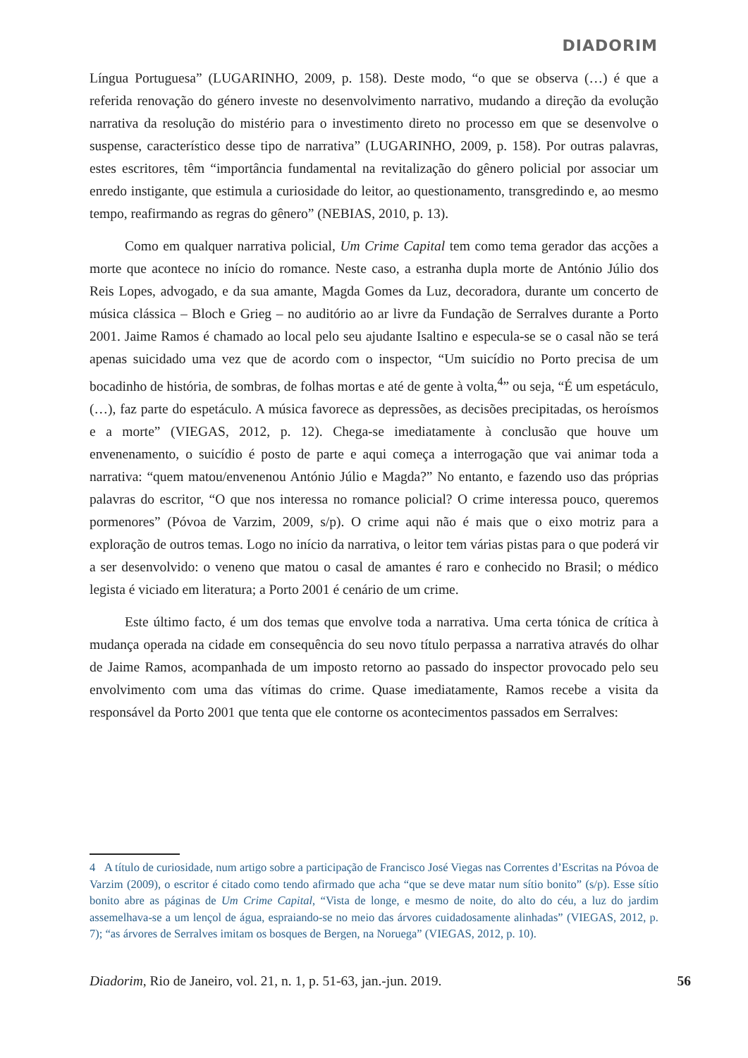DIADORIM
Língua Portuguesa” (LUGARINHO, 2009, p. 158). Deste modo, “o que se observa (…) é que a referida renovação do género investe no desenvolvimento narrativo, mudando a direção da evolução narrativa da resolução do mistério para o investimento direto no processo em que se desenvolve o suspense, característico desse tipo de narrativa” (LUGARINHO, 2009, p. 158). Por outras palavras, estes escritores, têm “importância fundamental na revitalização do gênero policial por associar um enredo instigante, que estimula a curiosidade do leitor, ao questionamento, transgredindo e, ao mesmo tempo, reafirmando as regras do gênero” (NEBIAS, 2010, p. 13).
Como em qualquer narrativa policial, Um Crime Capital tem como tema gerador das acções a morte que acontece no início do romance. Neste caso, a estranha dupla morte de António Júlio dos Reis Lopes, advogado, e da sua amante, Magda Gomes da Luz, decoradora, durante um concerto de música clássica – Bloch e Grieg – no auditório ao ar livre da Fundação de Serralves durante a Porto 2001. Jaime Ramos é chamado ao local pelo seu ajudante Isaltino e especula-se se o casal não se terá apenas suicidado uma vez que de acordo com o inspector, “Um suicídio no Porto precisa de um bocadinho de história, de sombras, de folhas mortas e até de gente à volta,<sup>4</sup>” ou seja, “É um espetáculo, (…), faz parte do espetáculo. A música favorece as depressões, as decisões precipitadas, os heroísmos e a morte” (VIEGAS, 2012, p. 12). Chega-se imediatamente à conclusão que houve um envenenamento, o suicídio é posto de parte e aqui começa a interrogação que vai animar toda a narrativa: “quem matou/envenenou António Júlio e Magda?” No entanto, e fazendo uso das próprias palavras do escritor, “O que nos interessa no romance policial? O crime interessa pouco, queremos pormenores” (Póvoa de Varzim, 2009, s/p). O crime aqui não é mais que o eixo motriz para a exploração de outros temas. Logo no início da narrativa, o leitor tem várias pistas para o que poderá vir a ser desenvolvido: o veneno que matou o casal de amantes é raro e conhecido no Brasil; o médico legista é viciado em literatura; a Porto 2001 é cenário de um crime.
Este último facto, é um dos temas que envolve toda a narrativa. Uma certa tónica de crítica à mudança operada na cidade em consequência do seu novo título perpassa a narrativa através do olhar de Jaime Ramos, acompanhada de um imposto retorno ao passado do inspector provocado pelo seu envolvimento com uma das vítimas do crime. Quase imediatamente, Ramos recebe a visita da responsável da Porto 2001 que tenta que ele contorne os acontecimentos passados em Serralves:
4 A título de curiosidade, num artigo sobre a participação de Francisco José Viegas nas Correntes d’Escritas na Póvoa de Varzim (2009), o escritor é citado como tendo afirmado que acha “que se deve matar num sítio bonito” (s/p). Esse sítio bonito abre as páginas de Um Crime Capital, “Vista de longe, e mesmo de noite, do alto do céu, a luz do jardim assemelhava-se a um lençol de água, espraiando-se no meio das árvores cuidadosamente alinhadas” (VIEGAS, 2012, p. 7); “as árvores de Serralves imitam os bosques de Bergen, na Noruega” (VIEGAS, 2012, p. 10).
Diadorim, Rio de Janeiro, vol. 21, n. 1, p. 51-63, jan.-jun. 2019. 56